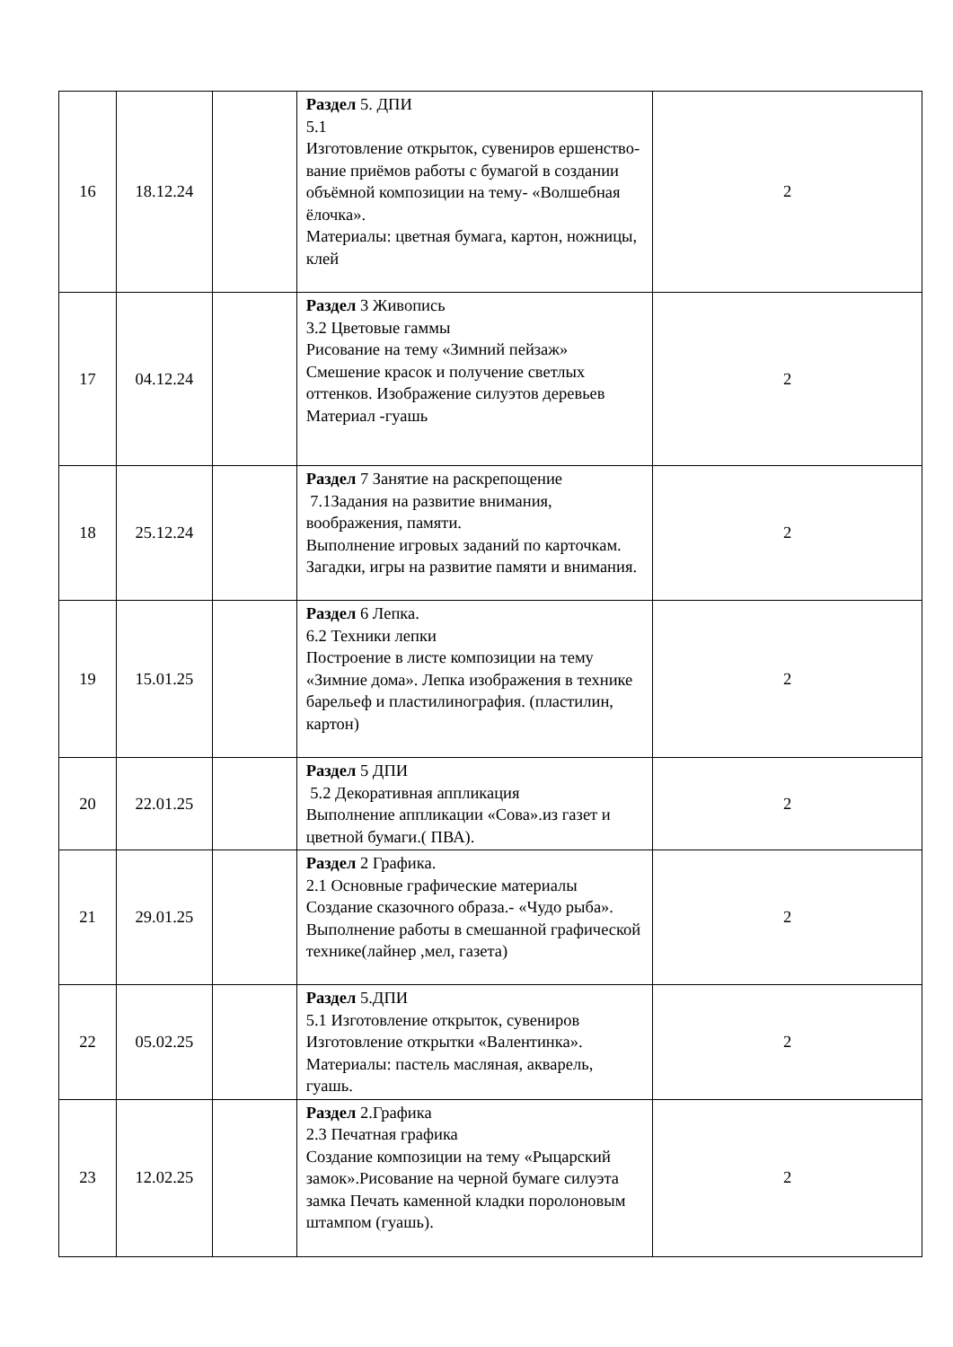| 16 | 18.12.24 | | Раздел 5. ДПИ 5.1 Изготовление открыток, сувениров ершенство-вание приёмов работы с бумагой в создании объёмной композиции на тему- «Волшебная ёлочка». Материалы: цветная бумага, картон, ножницы, клей | 2 |
| 17 | 04.12.24 | | Раздел 3 Живопись 3.2 Цветовые гаммы Рисование на тему «Зимний пейзаж» Смешение красок и получение светлых оттенков. Изображение силуэтов деревьев Материал -гуашь | 2 |
| 18 | 25.12.24 | | Раздел 7 Занятие на раскрепощение 7.1Задания на развитие внимания, воображения, памяти. Выполнение игровых заданий по карточкам. Загадки, игры на развитие памяти и внимания. | 2 |
| 19 | 15.01.25 | | Раздел 6 Лепка. 6.2 Техники лепки Построение в листе композиции на тему «Зимние дома». Лепка изображения в технике барельеф и пластилинография. (пластилин, картон) | 2 |
| 20 | 22.01.25 | | Раздел 5 ДПИ 5.2 Декоративная аппликация Выполнение аппликации «Сова».из газет и цветной бумаги.( ПВА). | 2 |
| 21 | 29.01.25 | | Раздел 2 Графика. 2.1 Основные графические материалы Создание сказочного образа.- «Чудо рыба». Выполнение работы в смешанной графической технике(лайнер ,мел, газета) | 2 |
| 22 | 05.02.25 | | Раздел 5.ДПИ 5.1 Изготовление открыток, сувениров Изготовление открытки «Валентинка». Материалы: пастель масляная, акварель, гуашь. | 2 |
| 23 | 12.02.25 | | Раздел 2.Графика 2.3 Печатная графика Создание композиции на тему «Рыцарский замок».Рисование на черной бумаге силуэта замка Печать каменной кладки поролоновым штампом (гуашь). | 2 |